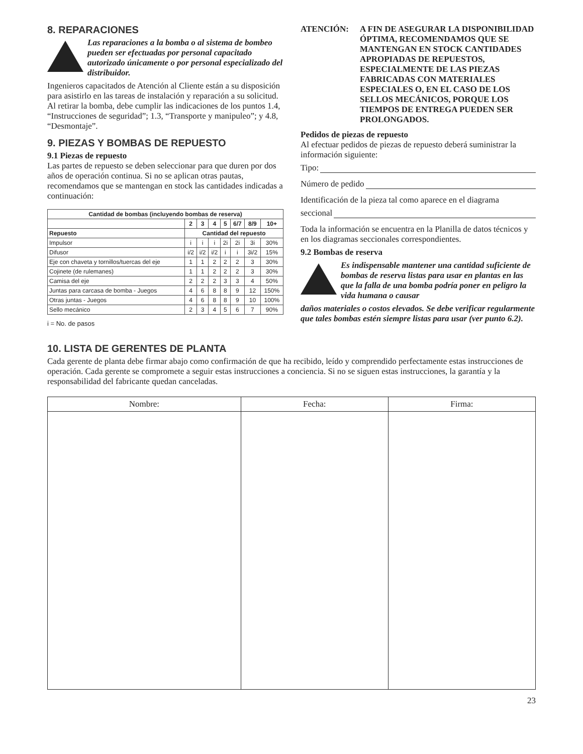8. REPARACIONES
Las reparaciones a la bomba o al sistema de bombeo pueden ser efectuadas por personal capacitado autorizado únicamente o por personal especializado del distribuidor.
Ingenieros capacitados de Atención al Cliente están a su disposición para asistirlo en las tareas de instalación y reparación a su solicitud. Al retirar la bomba, debe cumplir las indicaciones de los puntos 1.4, “Instrucciones de seguridad”; 1.3, “Transporte y manipuleo”; y 4.8, “Desmontaje”.
9. PIEZAS Y BOMBAS DE REPUESTO
9.1 Piezas de repuesto
Las partes de repuesto se deben seleccionar para que duren por dos años de operación continua. Si no se aplican otras pautas, recomendamos que se mantengan en stock las cantidades indicadas a continuación:
| Cantidad de bombas (incluyendo bombas de reserva) | | | | | | | |
| --- | --- | --- | --- | --- | --- | --- | --- |
| | 2 | 3 | 4 | 5 | 6/7 | 8/9 | 10+ |
| Repuesto | Cantidad del repuesto | | | | | | |
| Impulsor | i | i | i | 2i | 2i | 3i | 30% |
| Difusor | i/2 | i/2 | i/2 | i | i | 3i/2 | 15% |
| Eje con chaveta y tornillos/tuercas del eje | 1 | 1 | 2 | 2 | 2 | 3 | 30% |
| Cojinete (de rulemanes) | 1 | 1 | 2 | 2 | 2 | 3 | 30% |
| Camisa del eje | 2 | 2 | 2 | 3 | 3 | 4 | 50% |
| Juntas para carcasa de bomba - Juegos | 4 | 6 | 8 | 8 | 9 | 12 | 150% |
| Otras juntas - Juegos | 4 | 6 | 8 | 8 | 9 | 10 | 100% |
| Sello mecánico | 2 | 3 | 4 | 5 | 6 | 7 | 90% |
i = No. de pasos
ATENCIÓN: A FIN DE ASEGURAR LA DISPONIBILIDAD ÓPTIMA, RECOMENDAMOS QUE SE MANTENGAN EN STOCK CANTIDADES APROPIADAS DE REPUESTOS, ESPECIALMENTE DE LAS PIEZAS FABRICADAS CON MATERIALES ESPECIALES O, EN EL CASO DE LOS SELLOS MECÁNICOS, PORQUE LOS TIEMPOS DE ENTREGA PUEDEN SER PROLONGADOS.
Pedidos de piezas de repuesto
Al efectuar pedidos de piezas de repuesto deberá suministrar la información siguiente:
Tipo:
Número de pedido
Identificación de la pieza tal como aparece en el diagrama
seccional
Toda la información se encuentra en la Planilla de datos técnicos y en los diagramas seccionales correspondientes.
9.2 Bombas de reserva
Es indispensable mantener una cantidad suficiente de bombas de reserva listas para usar en plantas en las que la falla de una bomba podría poner en peligro la vida humana o causar
daños materiales o costos elevados. Se debe verificar regularmente que tales bombas estén siempre listas para usar (ver punto 6.2).
10. LISTA DE GERENTES DE PLANTA
Cada gerente de planta debe firmar abajo como confirmación de que ha recibido, leído y comprendido perfectamente estas instrucciones de operación. Cada gerente se compromete a seguir estas instrucciones a conciencia. Si no se siguen estas instrucciones, la garantía y la responsabilidad del fabricante quedan canceladas.
| Nombre: | Fecha: | Firma: |
| --- | --- | --- |
23